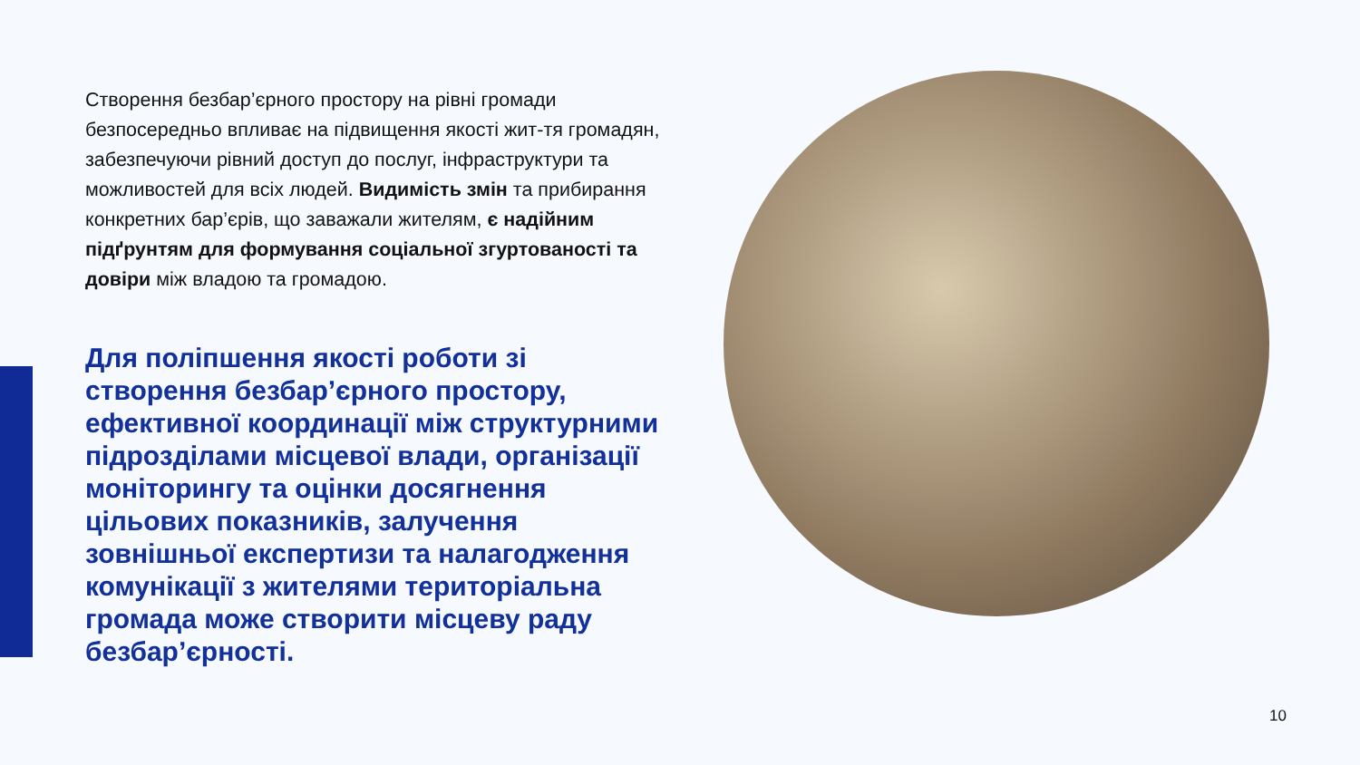Створення безбар’єрного простору на рівні громади безпосередньо впливає на підвищення якості жит-тя громадян, забезпечуючи рівний доступ до послуг, інфраструктури та можливостей для всіх людей. Видимість змін та прибирання конкретних бар’єрів, що заважали жителям, є надійним підґрунтям для формування соціальної згуртованості та довіри між владою та громадою.
Для поліпшення якості роботи зі створення безбар’єрного простору, ефективної координації між структурними підрозділами місцевої влади, організації моніторингу та оцінки досягнення цільових показників, залучення зовнішньої експертизи та налагодження комунікації з жителями територіальна громада може створити місцеву раду безбар’єрності.
10